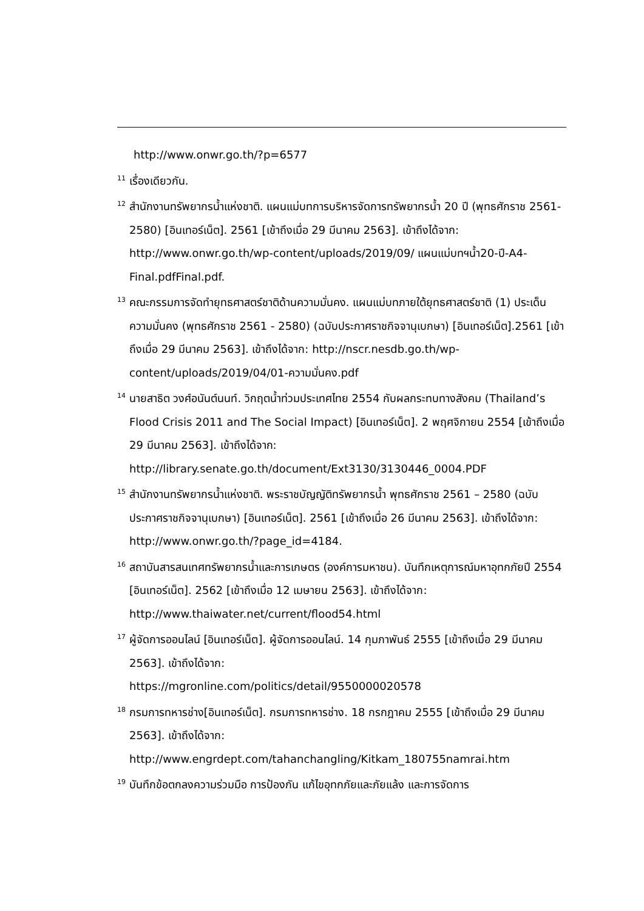http://www.onwr.go.th/?p=6577
<sup>11</sup> เรื่องเดียวกัน.
<sup>12</sup> สำนักงานทรัพยากรน้ำแห่งชาติ. แผนแม่บทการบริหารจัดการทรัพยากรน้ำ 20 ปี (พุทธศักราช 2561-2580) [อินเทอร์เน็ต]. 2561 [เข้าถึงเมื่อ 29 มีนาคม 2563]. เข้าถึงได้จาก: http://www.onwr.go.th/wp-content/uploads/2019/09/ แผนแม่บทฯน้ำ20-ปี-A4-Final.pdfFinal.pdf.
<sup>13</sup> คณะกรรมการจัดทำยุทธศาสตร์ชาติด้านความมั่นคง. แผนแม่บทภายใต้ยุทธศาสตร์ชาติ (1) ประเด็น ความมั่นคง (พุทธศักราช 2561 - 2580) (ฉบับประกาศราชกิจจานุเบกษา) [อินเทอร์เน็ต].2561 [เข้าถึงเมื่อ 29 มีนาคม 2563]. เข้าถึงได้จาก: http://nscr.nesdb.go.th/wp-content/uploads/2019/04/01-ความมั่นคง.pdf
<sup>14</sup> นายสาธิต วงศ์อนันต์นนท์. วิกฤตน้ำท่วมประเทศไทย 2554 กับผลกระทบทางสังคม (Thailand’s Flood Crisis 2011 and The Social Impact) [อินเทอร์เน็ต]. 2 พฤศจิกายน 2554 [เข้าถึงเมื่อ 29 มีนาคม 2563]. เข้าถึงได้จาก: http://library.senate.go.th/document/Ext3130/3130446_0004.PDF
<sup>15</sup> สำนักงานทรัพยากรน้ำแห่งชาติ. พระราชบัญญัติทรัพยากรน้ำ พุทธศักราช 2561 – 2580 (ฉบับประกาศราชกิจจานุเบกษา) [อินเทอร์เน็ต]. 2561 [เข้าถึงเมื่อ 26 มีนาคม 2563]. เข้าถึงได้จาก: http://www.onwr.go.th/?page_id=4184.
<sup>16</sup> สถาบันสารสนเทศทรัพยากรน้ำและการเกษตร (องค์การมหาชน). บันทึกเหตุการณ์มหาอุทกภัยปี 2554 [อินเทอร์เน็ต]. 2562 [เข้าถึงเมื่อ 12 เมษายน 2563]. เข้าถึงได้จาก: http://www.thaiwater.net/current/flood54.html
<sup>17</sup> ผู้จัดการออนไลน์ [อินเทอร์เน็ต]. ผู้จัดการออนไลน์. 14 กุมภาพันธ์ 2555 [เข้าถึงเมื่อ 29 มีนาคม 2563]. เข้าถึงได้จาก:
https://mgronline.com/politics/detail/9550000020578
<sup>18</sup> กรมการทหารช่าง[อินเทอร์เน็ต]. กรมการทหารช่าง. 18 กรกฎาคม 2555 [เข้าถึงเมื่อ 29 มีนาคม 2563]. เข้าถึงได้จาก:
http://www.engrdept.com/tahanchangling/Kitkam_180755namrai.htm
<sup>19</sup> บันทึกข้อตกลงความร่วมมือ การป้องกัน แก้ไขอุทกภัยและภัยแล้ง และการจัดการ